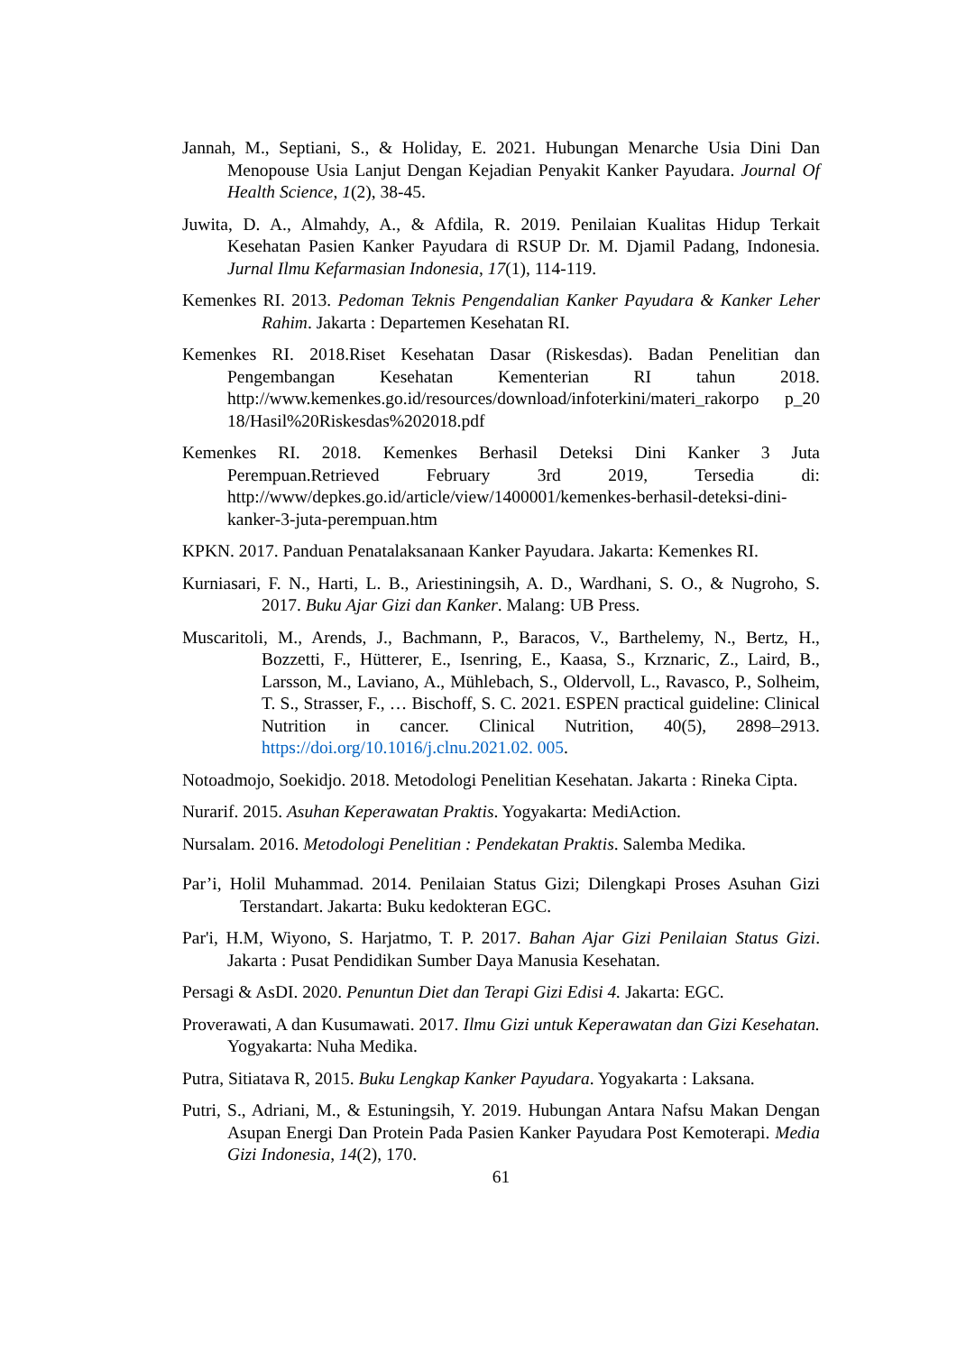Jannah, M., Septiani, S., & Holiday, E. 2021. Hubungan Menarche Usia Dini Dan Menopouse Usia Lanjut Dengan Kejadian Penyakit Kanker Payudara. Journal Of Health Science, 1(2), 38-45.
Juwita, D. A., Almahdy, A., & Afdila, R. 2019. Penilaian Kualitas Hidup Terkait Kesehatan Pasien Kanker Payudara di RSUP Dr. M. Djamil Padang, Indonesia. Jurnal Ilmu Kefarmasian Indonesia, 17(1), 114-119.
Kemenkes RI. 2013. Pedoman Teknis Pengendalian Kanker Payudara & Kanker Leher Rahim. Jakarta : Departemen Kesehatan RI.
Kemenkes RI. 2018.Riset Kesehatan Dasar (Riskesdas). Badan Penelitian dan Pengembangan Kesehatan Kementerian RI tahun 2018. http://www.kemenkes.go.id/resources/download/infoterkini/materi_rakorpo p_20 18/Hasil%20Riskesdas%202018.pdf
Kemenkes RI. 2018. Kemenkes Berhasil Deteksi Dini Kanker 3 Juta Perempuan.Retrieved February 3rd 2019, Tersedia di: http://www/depkes.go.id/article/view/1400001/kemenkes-berhasil-deteksi-dini-kanker-3-juta-perempuan.htm
KPKN. 2017. Panduan Penatalaksanaan Kanker Payudara. Jakarta: Kemenkes RI.
Kurniasari, F. N., Harti, L. B., Ariestiningsih, A. D., Wardhani, S. O., & Nugroho, S. 2017. Buku Ajar Gizi dan Kanker. Malang: UB Press.
Muscaritoli, M., Arends, J., Bachmann, P., Baracos, V., Barthelemy, N., Bertz, H., Bozzetti, F., Hütterer, E., Isenring, E., Kaasa, S., Krznaric, Z., Laird, B., Larsson, M., Laviano, A., Mühlebach, S., Oldervoll, L., Ravasco, P., Solheim, T. S., Strasser, F., … Bischoff, S. C. 2021. ESPEN practical guideline: Clinical Nutrition in cancer. Clinical Nutrition, 40(5), 2898–2913. https://doi.org/10.1016/j.clnu.2021.02. 005.
Notoadmojo, Soekidjo. 2018. Metodologi Penelitian Kesehatan. Jakarta : Rineka Cipta.
Nurarif. 2015. Asuhan Keperawatan Praktis. Yogyakarta: MediAction.
Nursalam. 2016. Metodologi Penelitian : Pendekatan Praktis. Salemba Medika.
Par’i, Holil Muhammad. 2014. Penilaian Status Gizi; Dilengkapi Proses Asuhan Gizi Terstandart. Jakarta: Buku kedokteran EGC.
Par'i, H.M, Wiyono, S. Harjatmo, T. P. 2017. Bahan Ajar Gizi Penilaian Status Gizi. Jakarta : Pusat Pendidikan Sumber Daya Manusia Kesehatan.
Persagi & AsDI. 2020. Penuntun Diet dan Terapi Gizi Edisi 4. Jakarta: EGC.
Proverawati, A dan Kusumawati. 2017. Ilmu Gizi untuk Keperawatan dan Gizi Kesehatan. Yogyakarta: Nuha Medika.
Putra, Sitiatava R, 2015. Buku Lengkap Kanker Payudara. Yogyakarta : Laksana.
Putri, S., Adriani, M., & Estuningsih, Y. 2019. Hubungan Antara Nafsu Makan Dengan Asupan Energi Dan Protein Pada Pasien Kanker Payudara Post Kemoterapi. Media Gizi Indonesia, 14(2), 170.
61